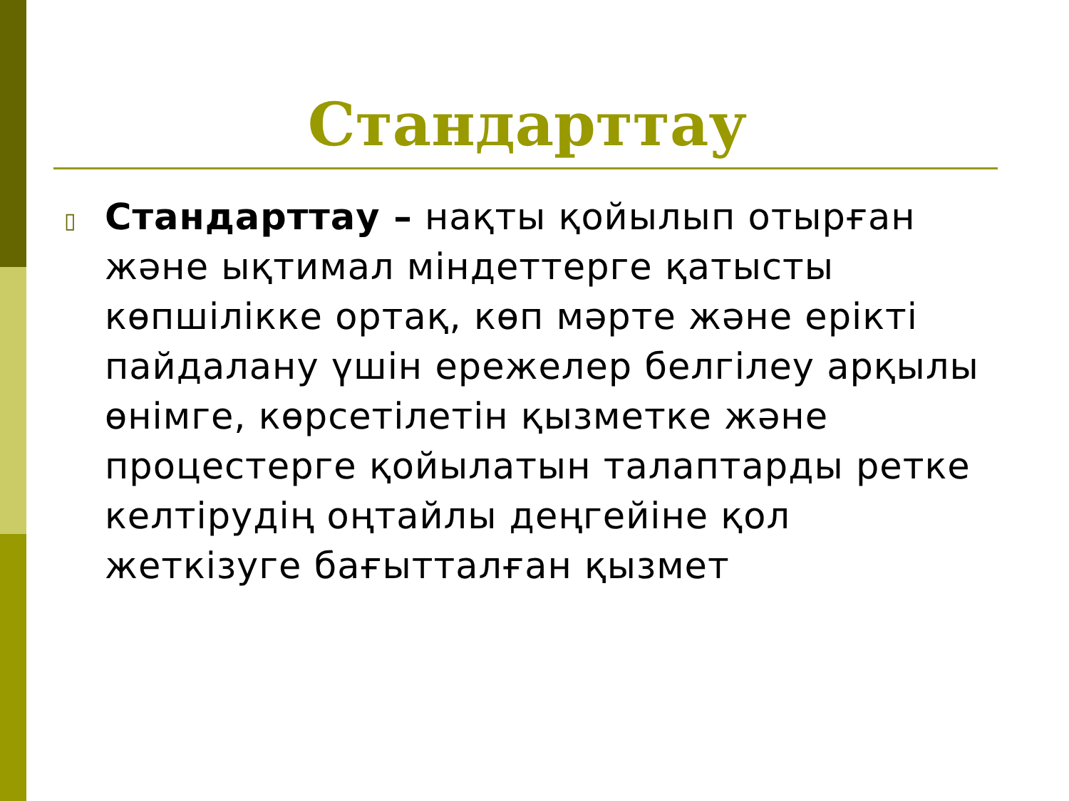Стандарттау
▯
Стандарттау – нақты қойылып отырған және ықтимал міндеттерге қатысты көпшілікке ортақ, көп мәрте және ерікті пайдалану үшін ережелер белгілеу арқылы өнімге, көрсетілетін қызметке және процестерге қойылатын талаптарды ретке келтірудің оңтайлы деңгейіне қол жеткізуге бағытталған қызмет